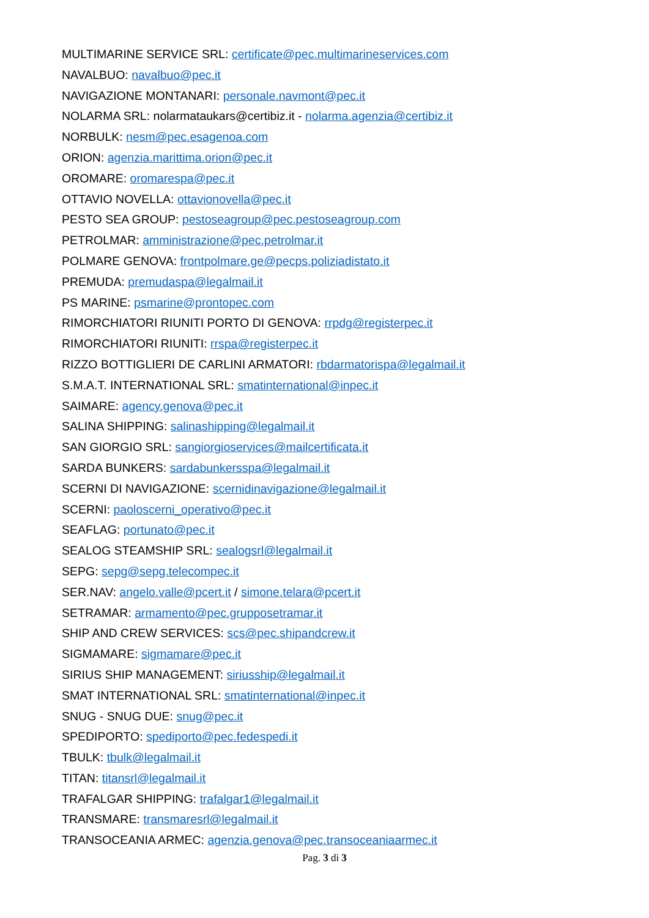MULTIMARINE SERVICE SRL: certificate@pec.multimarineservices.com
NAVALBUO: navalbuo@pec.it
NAVIGAZIONE MONTANARI: personale.navmont@pec.it
NOLARMA SRL: nolarmataukars@certibiz.it - nolarma.agenzia@certibiz.it
NORBULK: nesm@pec.esagenoa.com
ORION: agenzia.marittima.orion@pec.it
OROMARE: oromarespa@pec.it
OTTAVIO NOVELLA: ottavionovella@pec.it
PESTO SEA GROUP: pestoseagroup@pec.pestoseagroup.com
PETROLMAR: amministrazione@pec.petrolmar.it
POLMARE GENOVA: frontpolmare.ge@pecps.poliziadistato.it
PREMUDA: premudaspa@legalmail.it
PS MARINE: psmarine@prontopec.com
RIMORCHIATORI RIUNITI PORTO DI GENOVA: rrpdg@registerpec.it
RIMORCHIATORI RIUNITI: rrspa@registerpec.it
RIZZO BOTTIGLIERI DE CARLINI ARMATORI: rbdarmatorispa@legalmail.it
S.M.A.T. INTERNATIONAL SRL: smatinternational@inpec.it
SAIMARE: agency.genova@pec.it
SALINA SHIPPING: salinashipping@legalmail.it
SAN GIORGIO SRL: sangiorgioservices@mailcertificata.it
SARDA BUNKERS: sardabunkersspa@legalmail.it
SCERNI DI NAVIGAZIONE: scernidinavigazione@legalmail.it
SCERNI: paoloscerni_operativo@pec.it
SEAFLAG: portunato@pec.it
SEALOG STEAMSHIP SRL: sealogsrl@legalmail.it
SEPG: sepg@sepg.telecompec.it
SER.NAV: angelo.valle@pcert.it / simone.telara@pcert.it
SETRAMAR: armamento@pec.grupposetramar.it
SHIP AND CREW SERVICES: scs@pec.shipandcrew.it
SIGMAMARE: sigmamare@pec.it
SIRIUS SHIP MANAGEMENT: siriusship@legalmail.it
SMAT INTERNATIONAL SRL: smatinternational@inpec.it
SNUG - SNUG DUE: snug@pec.it
SPEDIPORTO: spediporto@pec.fedespedi.it
TBULK: tbulk@legalmail.it
TITAN: titansrl@legalmail.it
TRAFALGAR SHIPPING: trafalgar1@legalmail.it
TRANSMARE: transmaresrl@legalmail.it
TRANSOCEANIA ARMEC: agenzia.genova@pec.transoceaniaarmec.it
Pag. 3 di 3